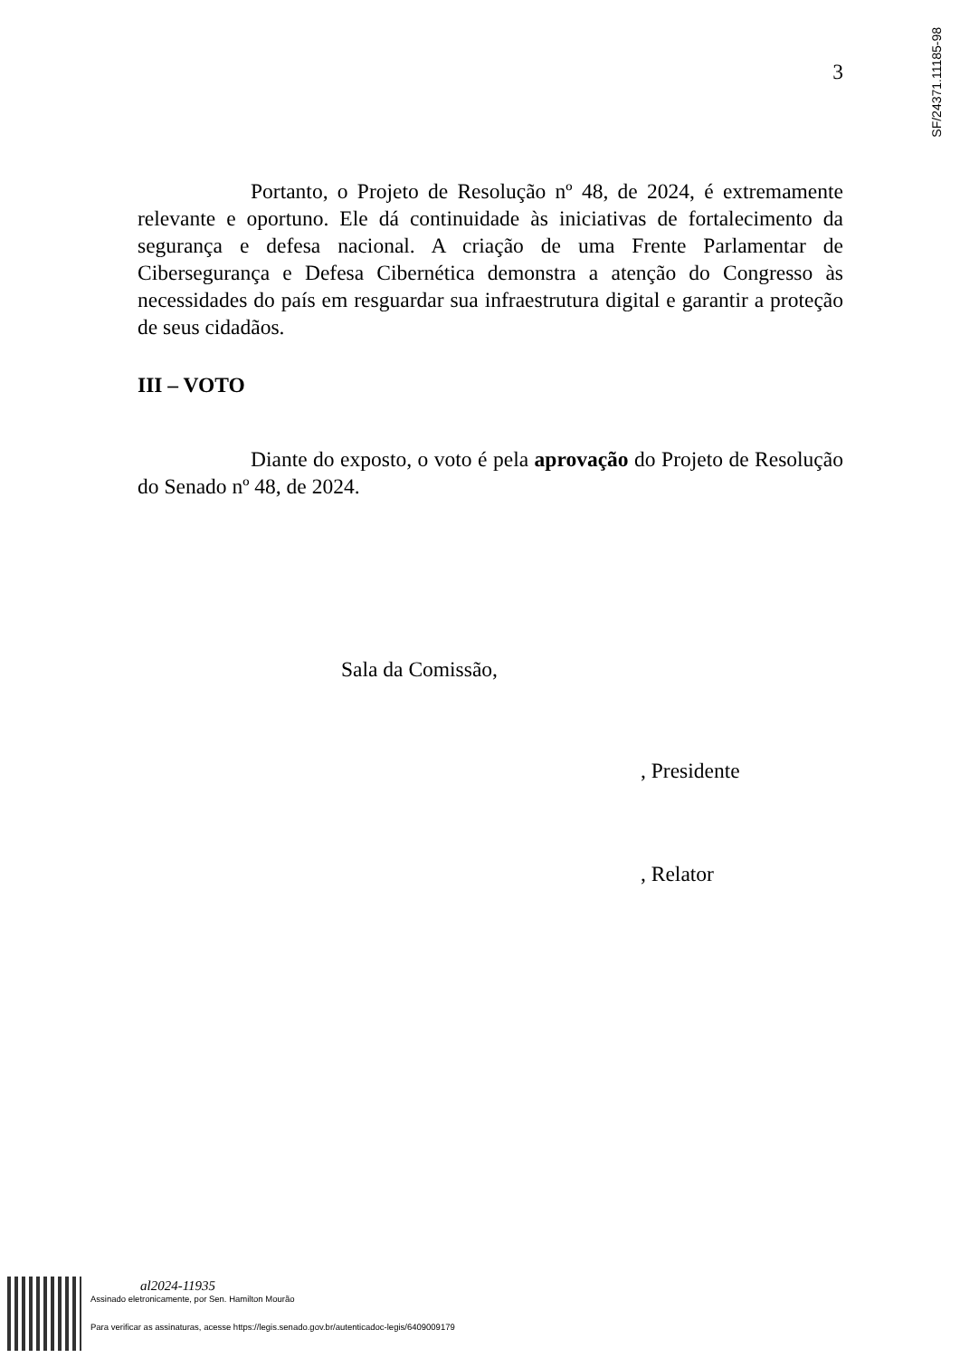SF/24371.11185-98
3
Portanto, o Projeto de Resolução nº 48, de 2024, é extremamente relevante e oportuno. Ele dá continuidade às iniciativas de fortalecimento da segurança e defesa nacional. A criação de uma Frente Parlamentar de Cibersegurança e Defesa Cibernética demonstra a atenção do Congresso às necessidades do país em resguardar sua infraestrutura digital e garantir a proteção de seus cidadãos.
III – VOTO
Diante do exposto, o voto é pela aprovação do Projeto de Resolução do Senado nº 48, de 2024.
Sala da Comissão,
, Presidente
, Relator
al2024-11935
Assinado eletronicamente, por Sen. Hamilton Mourão
Para verificar as assinaturas, acesse https://legis.senado.gov.br/autenticadoc-legis/6409009179